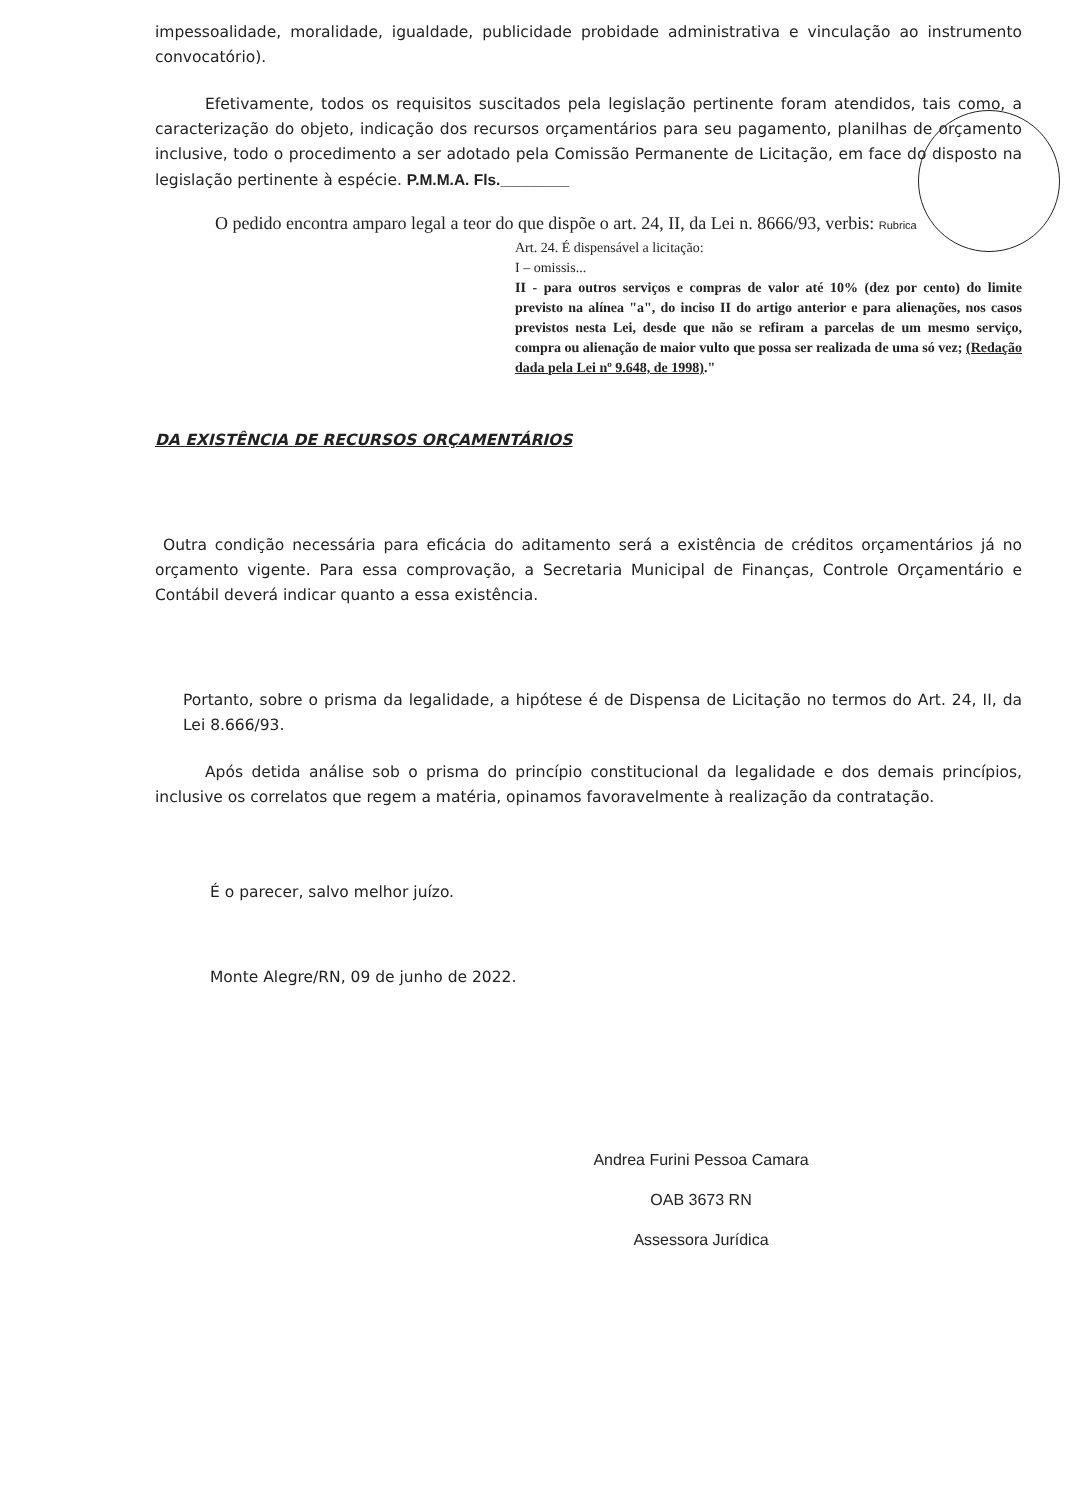impessoalidade, moralidade, igualdade, publicidade probidade administrativa e vinculação ao instrumento convocatório).
Efetivamente, todos os requisitos suscitados pela legislação pertinente foram atendidos, tais como, a caracterização do objeto, indicação dos recursos orçamentários para seu pagamento, planilhas de orçamento inclusive, todo o procedimento a ser adotado pela Comissão Permanente de Licitação, em face do disposto na legislação pertinente à espécie. P.M.M.A. Fls.________
O pedido encontra amparo legal a teor do que dispõe o art. 24, II, da Lei n. 8666/93, verbis: Rubrica
Art. 24. É dispensável a licitação:
I – omissis...
II - para outros serviços e compras de valor até 10% (dez por cento) do limite previsto na alínea "a", do inciso II do artigo anterior e para alienações, nos casos previstos nesta Lei, desde que não se refiram a parcelas de um mesmo serviço, compra ou alienação de maior vulto que possa ser realizada de uma só vez; (Redação dada pela Lei nº 9.648, de 1998)."
DA EXISTÊNCIA DE RECURSOS ORÇAMENTÁRIOS
Outra condição necessária para eficácia do aditamento será a existência de créditos orçamentários já no orçamento vigente. Para essa comprovação, a Secretaria Municipal de Finanças, Controle Orçamentário e Contábil deverá indicar quanto a essa existência.
Portanto, sobre o prisma da legalidade, a hipótese é de Dispensa de Licitação no termos do Art. 24, II, da Lei 8.666/93.
Após detida análise sob o prisma do princípio constitucional da legalidade e dos demais princípios, inclusive os correlatos que regem a matéria, opinamos favoravelmente à realização da contratação.
É o parecer, salvo melhor juízo.
Monte Alegre/RN, 09 de junho de 2022.
Andrea Furini Pessoa Camara
OAB 3673 RN
Assessora Jurídica